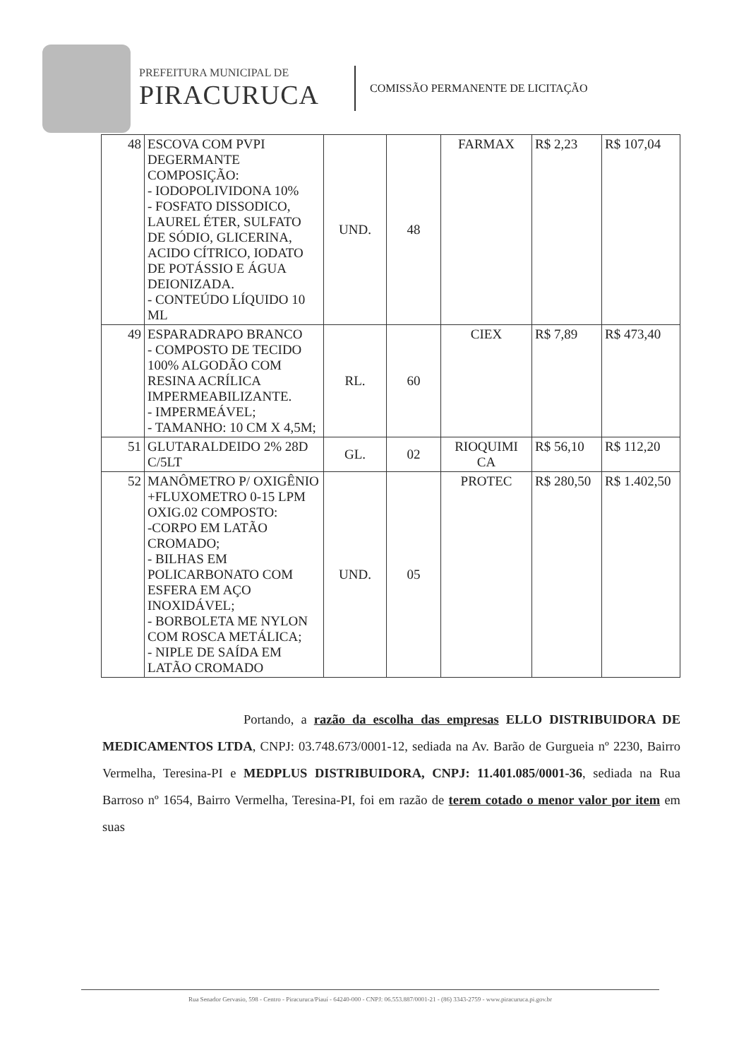PREFEITURA MUNICIPAL DE
PIRACURUCA
COMISSÃO PERMANENTE DE LICITAÇÃO
| 48 | ESCOVA COM PVPI DEGERMANTE COMPOSIÇÃO: - IODOPOLIVIDONA 10% - FOSFATO DISSODICO, LAUREL ÉTER, SULFATO DE SÓDIO, GLICERINA, ACIDO CÍTRICO, IODATO DE POTÁSSIO E ÁGUA DEIONIZADA. - CONTEÚDO LÍQUIDO 10 ML | UND. | 48 | FARMAX | R$ 2,23 | R$ 107,04 |
| 49 | ESPARADRAPO BRANCO - COMPOSTO DE TECIDO 100% ALGODÃO COM RESINA ACRÍLICA IMPERMEABILIZANTE. - IMPERMEÁVEL; - TAMANHO: 10 CM X 4,5M; | RL. | 60 | CIEX | R$ 7,89 | R$ 473,40 |
| 51 | GLUTARALDEIDO 2% 28D C/5LT | GL. | 02 | RIOQUIMI CA | R$ 56,10 | R$ 112,20 |
| 52 | MANÔMETRO P/ OXIGÊNIO +FLUXOMETRO 0-15 LPM OXIG.02 COMPOSTO: -CORPO EM LATÃO CROMADO; - BILHAS EM POLICARBONATO COM ESFERA EM AÇO INOXIDÁVEL; - BORBOLETA ME NYLON COM ROSCA METÁLICA; - NIPLE DE SAÍDA EM LATÃO CROMADO | UND. | 05 | PROTEC | R$ 280,50 | R$ 1.402,50 |
Portando, a razão da escolha das empresas ELLO DISTRIBUIDORA DE MEDICAMENTOS LTDA, CNPJ: 03.748.673/0001-12, sediada na Av. Barão de Gurgueia nº 2230, Bairro Vermelha, Teresina-PI e MEDPLUS DISTRIBUIDORA, CNPJ: 11.401.085/0001-36, sediada na Rua Barroso nº 1654, Bairro Vermelha, Teresina-PI, foi em razão de terem cotado o menor valor por item em suas
Rua Senador Gervasio, 598 - Centro - Piracuruca/Piauí - 64240-000 - CNPJ: 06.553.887/0001-21 - (86) 3343-2759 - www.piracuruca.pi.gov.br